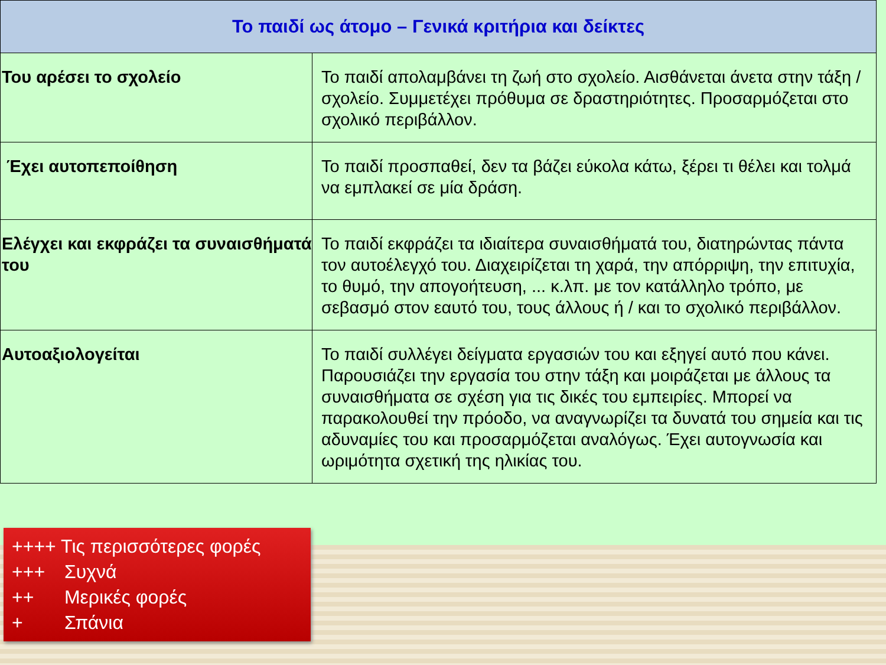| Το παιδί ως άτομο – Γενικά κριτήρια και δείκτες | |
| --- | --- |
| Του αρέσει το σχολείο | Το παιδί απολαμβάνει τη ζωή στο σχολείο. Αισθάνεται άνετα στην τάξη / σχολείο. Συμμετέχει πρόθυμα σε δραστηριότητες. Προσαρμόζεται στο σχολικό περιβάλλον. |
| Έχει αυτοπεποίθηση | Το παιδί προσπαθεί, δεν τα βάζει εύκολα κάτω, ξέρει τι θέλει και τολμά να εμπλακεί σε μία δράση. |
| Ελέγχει και εκφράζει τα συναισθήματά του | Το παιδί εκφράζει τα ιδιαίτερα συναισθήματά του, διατηρώντας πάντα τον αυτοέλεγχό του. Διαχειρίζεται τη χαρά, την απόρριψη, την επιτυχία, το θυμό, την απογοήτευση, ... κ.λπ. με τον κατάλληλο τρόπο, με σεβασμό στον εαυτό του, τους άλλους ή / και το σχολικό περιβάλλον. |
| Αυτοαξιολογείται | Το παιδί συλλέγει δείγματα εργασιών του και εξηγεί αυτό που κάνει. Παρουσιάζει την εργασία του στην τάξη και μοιράζεται με άλλους τα συναισθήματα σε σχέση για τις δικές του εμπειρίες. Μπορεί να παρακολουθεί την πρόοδο, να αναγνωρίζει τα δυνατά του σημεία και τις αδυναμίες του και προσαρμόζεται αναλόγως. Έχει αυτογνωσία και ωριμότητα σχετική της ηλικίας του. |
++++ Τις περισσότερες φορές
+++ Συχνά
++ Μερικές φορές
+ Σπάνια